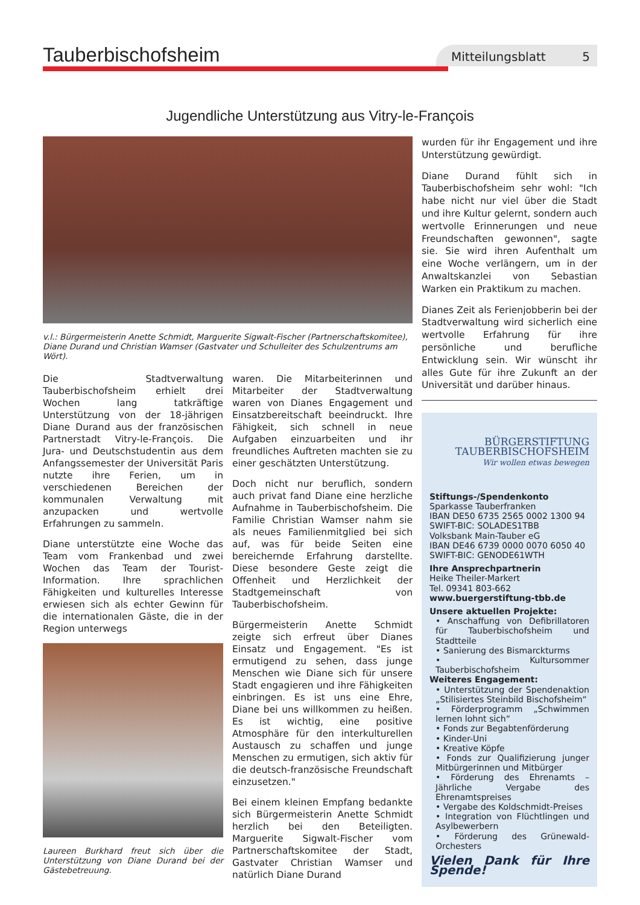Tauberbischofsheim
Mitteilungsblatt 5
Jugendliche Unterstützung aus Vitry-le-François
v.l.: Bürgermeisterin Anette Schmidt, Marguerite Sigwalt-Fischer (Partnerschaftskomitee), Diane Durand und Christian Wamser (Gastvater und Schulleiter des Schulzentrums am Wört).
Die Stadtverwaltung Tauberbischofsheim erhielt drei Wochen lang tatkräftige Unterstützung von der 18-jährigen Diane Durand aus der französischen Partnerstadt Vitry-le-François. Die Jura- und Deutschstudentin aus dem Anfangssemester der Universität Paris nutzte ihre Ferien, um in verschiedenen Bereichen der kommunalen Verwaltung mit anzupacken und wertvolle Erfahrungen zu sammeln.
Diane unterstützte eine Woche das Team vom Frankenbad und zwei Wochen das Team der Tourist-Information. Ihre sprachlichen Fähigkeiten und kulturelles Interesse erwiesen sich als echter Gewinn für die internationalen Gäste, die in der Region unterwegs
Laureen Burkhard freut sich über die Unterstützung von Diane Durand bei der Gästebetreuung.
waren. Die Mitarbeiterinnen und Mitarbeiter der Stadtverwaltung waren von Dianes Engagement und Einsatzbereitschaft beeindruckt. Ihre Fähigkeit, sich schnell in neue Aufgaben einzuarbeiten und ihr freundliches Auftreten machten sie zu einer geschätzten Unterstützung.
Doch nicht nur beruflich, sondern auch privat fand Diane eine herzliche Aufnahme in Tauberbischofsheim. Die Familie Christian Wamser nahm sie als neues Familienmitglied bei sich auf, was für beide Seiten eine bereichernde Erfahrung darstellte. Diese besondere Geste zeigt die Offenheit und Herzlichkeit der Stadtgemeinschaft von Tauberbischofsheim.
Bürgermeisterin Anette Schmidt zeigte sich erfreut über Dianes Einsatz und Engagement. "Es ist ermutigend zu sehen, dass junge Menschen wie Diane sich für unsere Stadt engagieren und ihre Fähigkeiten einbringen. Es ist uns eine Ehre, Diane bei uns willkommen zu heißen. Es ist wichtig, eine positive Atmosphäre für den interkulturellen Austausch zu schaffen und junge Menschen zu ermutigen, sich aktiv für die deutsch-französische Freundschaft einzusetzen."
Bei einem kleinen Empfang bedankte sich Bürgermeisterin Anette Schmidt herzlich bei den Beteiligten. Marguerite Sigwalt-Fischer vom Partnerschaftskomitee der Stadt, Gastvater Christian Wamser und natürlich Diane Durand
wurden für ihr Engagement und ihre Unterstützung gewürdigt.
Diane Durand fühlt sich in Tauberbischofsheim sehr wohl: "Ich habe nicht nur viel über die Stadt und ihre Kultur gelernt, sondern auch wertvolle Erinnerungen und neue Freundschaften gewonnen", sagte sie. Sie wird ihren Aufenthalt um eine Woche verlängern, um in der Anwaltskanzlei von Sebastian Warken ein Praktikum zu machen.
Dianes Zeit als Ferienjobberin bei der Stadtverwaltung wird sicherlich eine wertvolle Erfahrung für ihre persönliche und berufliche Entwicklung sein. Wir wünscht ihr alles Gute für ihre Zukunft an der Universität und darüber hinaus.
BÜRGERSTIFTUNG
TAUBERBISCHOFSHEIM
Wir wollen etwas bewegen
Stiftungs-/Spendenkonto
Sparkasse Tauberfranken
IBAN DE50 6735 2565 0002 1300 94
SWIFT-BIC: SOLADES1TBB
Volksbank Main-Tauber eG
IBAN DE46 6739 0000 0070 6050 40
SWIFT-BIC: GENODE61WTH
Ihre Ansprechpartnerin
Heike Theiler-Markert
Tel. 09341 803-662
www.buergerstiftung-tbb.de
Unsere aktuellen Projekte:
• Anschaffung von Defibrillatoren für Tauberbischofsheim und Stadtteile
• Sanierung des Bismarckturms
• Kultursommer Tauberbischofsheim
Weiteres Engagement:
• Unterstützung der Spendenaktion „Stilisiertes Steinbild Bischofsheim“
• Förderprogramm „Schwimmen lernen lohnt sich“
• Fonds zur Begabtenförderung
• Kinder-Uni
• Kreative Köpfe
• Fonds zur Qualifizierung junger Mitbürgerinnen und Mitbürger
• Förderung des Ehrenamts – Jährliche Vergabe des Ehrenamtspreises
• Vergabe des Koldschmidt-Preises
• Integration von Flüchtlingen und Asylbewerbern
• Förderung des Grünewald-Orchesters
Vielen Dank für Ihre Spende!